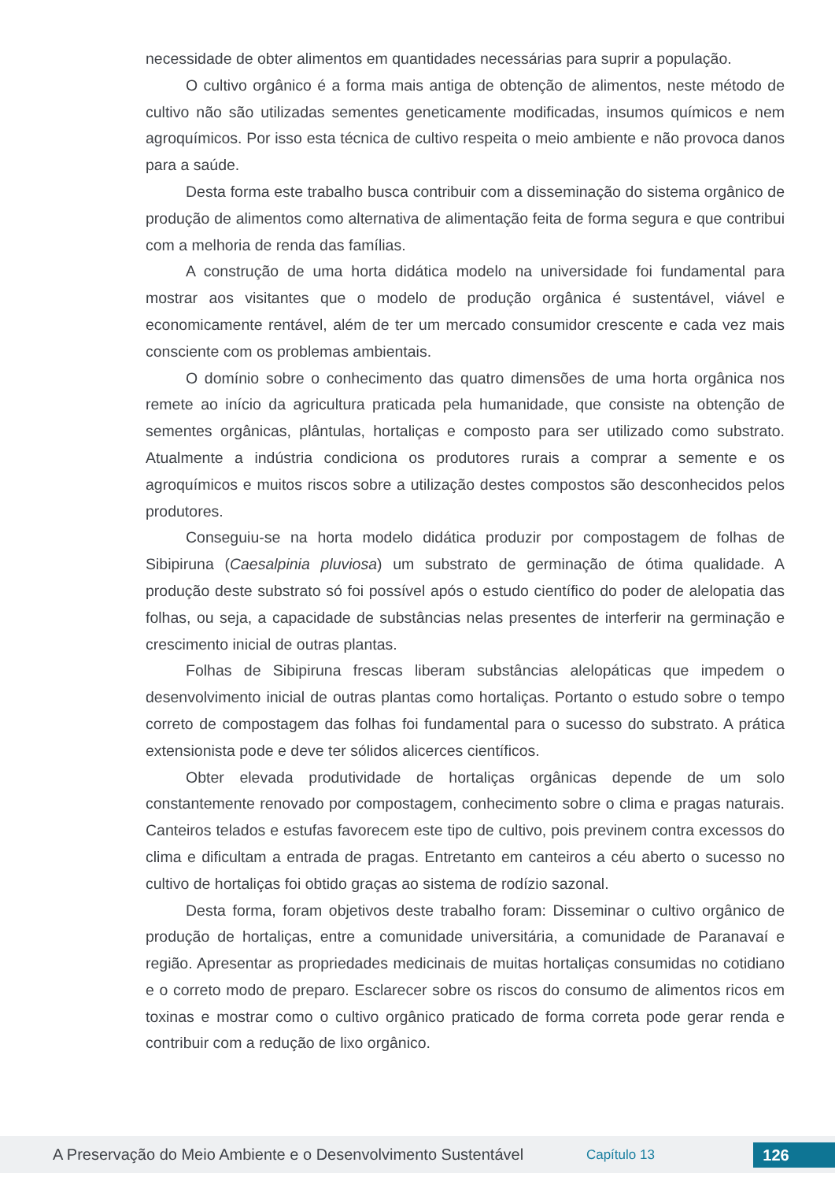necessidade de obter alimentos em quantidades necessárias para suprir a população.
O cultivo orgânico é a forma mais antiga de obtenção de alimentos, neste método de cultivo não são utilizadas sementes geneticamente modificadas, insumos químicos e nem agroquímicos. Por isso esta técnica de cultivo respeita o meio ambiente e não provoca danos para a saúde.
Desta forma este trabalho busca contribuir com a disseminação do sistema orgânico de produção de alimentos como alternativa de alimentação feita de forma segura e que contribui com a melhoria de renda das famílias.
A construção de uma horta didática modelo na universidade foi fundamental para mostrar aos visitantes que o modelo de produção orgânica é sustentável, viável e economicamente rentável, além de ter um mercado consumidor crescente e cada vez mais consciente com os problemas ambientais.
O domínio sobre o conhecimento das quatro dimensões de uma horta orgânica nos remete ao início da agricultura praticada pela humanidade, que consiste na obtenção de sementes orgânicas, plântulas, hortaliças e composto para ser utilizado como substrato. Atualmente a indústria condiciona os produtores rurais a comprar a semente e os agroquímicos e muitos riscos sobre a utilização destes compostos são desconhecidos pelos produtores.
Conseguiu-se na horta modelo didática produzir por compostagem de folhas de Sibipiruna (Caesalpinia pluviosa) um substrato de germinação de ótima qualidade. A produção deste substrato só foi possível após o estudo científico do poder de alelopatia das folhas, ou seja, a capacidade de substâncias nelas presentes de interferir na germinação e crescimento inicial de outras plantas.
Folhas de Sibipiruna frescas liberam substâncias alelopáticas que impedem o desenvolvimento inicial de outras plantas como hortaliças. Portanto o estudo sobre o tempo correto de compostagem das folhas foi fundamental para o sucesso do substrato. A prática extensionista pode e deve ter sólidos alicerces científicos.
Obter elevada produtividade de hortaliças orgânicas depende de um solo constantemente renovado por compostagem, conhecimento sobre o clima e pragas naturais. Canteiros telados e estufas favorecem este tipo de cultivo, pois previnem contra excessos do clima e dificultam a entrada de pragas. Entretanto em canteiros a céu aberto o sucesso no cultivo de hortaliças foi obtido graças ao sistema de rodízio sazonal.
Desta forma, foram objetivos deste trabalho foram: Disseminar o cultivo orgânico de produção de hortaliças, entre a comunidade universitária, a comunidade de Paranavaí e região. Apresentar as propriedades medicinais de muitas hortaliças consumidas no cotidiano e o correto modo de preparo. Esclarecer sobre os riscos do consumo de alimentos ricos em toxinas e mostrar como o cultivo orgânico praticado de forma correta pode gerar renda e contribuir com a redução de lixo orgânico.
A Preservação do Meio Ambiente e o Desenvolvimento Sustentável Capítulo 13 126